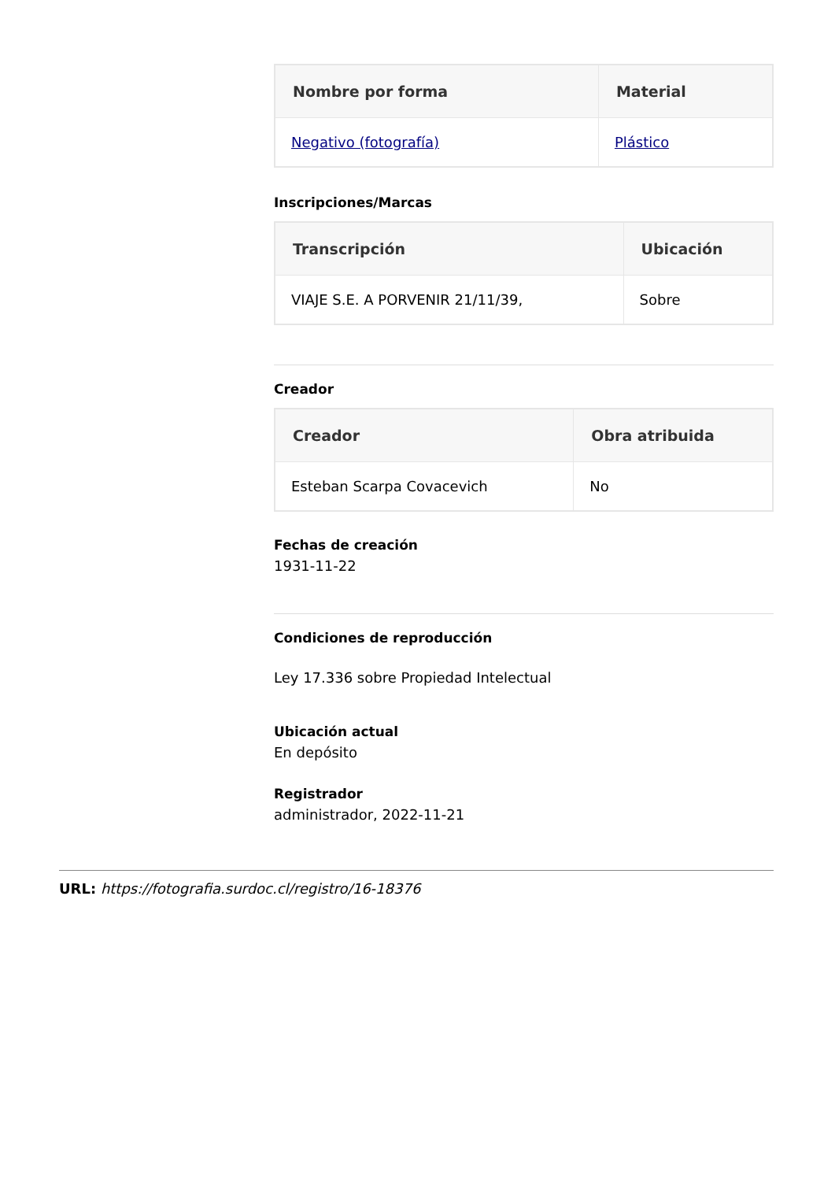| Nombre por forma | Material |
| --- | --- |
| Negativo (fotografía) | Plástico |
Inscripciones/Marcas
| Transcripción | Ubicación |
| --- | --- |
| VIAJE S.E. A PORVENIR 21/11/39, | Sobre |
Creador
| Creador | Obra atribuida |
| --- | --- |
| Esteban Scarpa Covacevich | No |
Fechas de creación
1931-11-22
Condiciones de reproducción
Ley 17.336 sobre Propiedad Intelectual
Ubicación actual
En depósito
Registrador
administrador, 2022-11-21
URL: https://fotografia.surdoc.cl/registro/16-18376